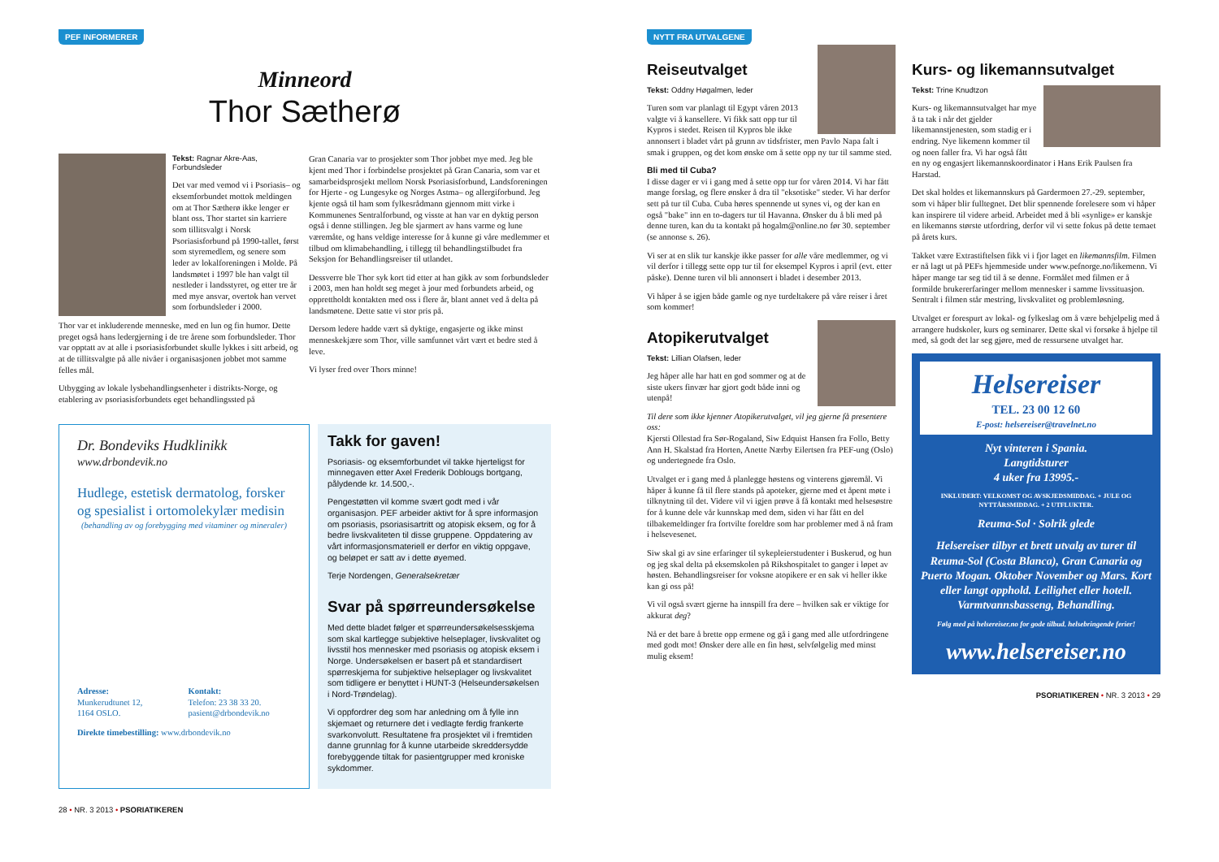PEF INFORMERER
Minneord
Thor Sætherø
Tekst: Ragnar Akre-Aas, Forbundsleder
Det var med vemod vi i Psoriasis– og eksemforbundet mottok meldingen om at Thor Sætherø ikke lenger er blant oss. Thor startet sin karriere som tillitsvalgt i Norsk Psoriasisforbund på 1990-tallet, først som styremedlem, og senere som leder av lokalforeningen i Molde. På landsmøtet i 1997 ble han valgt til nestleder i landsstyret, og etter tre år med mye ansvar, overtok han vervet som forbundsleder i 2000.
Thor var et inkluderende menneske, med en lun og fin humor. Dette preget også hans ledergjerning i de tre årene som forbundsleder. Thor var opptatt av at alle i psoriasisforbundet skulle lykkes i sitt arbeid, og at de tillitsvalgte på alle nivåer i organisasjonen jobbet mot samme felles mål.
Utbygging av lokale lysbehandlingsenheter i distrikts-Norge, og etablering av psoriasisforbundets eget behandlingssted på
Gran Canaria var to prosjekter som Thor jobbet mye med. Jeg ble kjent med Thor i forbindelse prosjektet på Gran Canaria, som var et samarbeidsprosjekt mellom Norsk Psoriasisforbund, Landsforeningen for Hjerte - og Lungesyke og Norges Astma– og allergiforbund. Jeg kjente også til ham som fylkesrådmann gjennom mitt virke i Kommunenes Sentralforbund, og visste at han var en dyktig person også i denne stillingen. Jeg ble sjarmert av hans varme og lune væremåte, og hans veldige interesse for å kunne gi våre medlemmer et tilbud om klimabehandling, i tillegg til behandlingstilbudet fra Seksjon for Behandlingsreiser til utlandet.
Dessverre ble Thor syk kort tid etter at han gikk av som forbundsleder i 2003, men han holdt seg meget à jour med forbundets arbeid, og opprettholdt kontakten med oss i flere år, blant annet ved å delta på landsmøtene. Dette satte vi stor pris på.
Dersom ledere hadde vært så dyktige, engasjerte og ikke minst menneskekjære som Thor, ville samfunnet vårt vært et bedre sted å leve.
Vi lyser fred over Thors minne!
Dr. Bondeviks Hudklinikk
www.drbondevik.no
Hudlege, estetisk dermatolog, forsker og spesialist i ortomolekylær medisin
(behandling av og forebygging med vitaminer og mineraler)
Adresse:
Munkerudtunet 12,
1164 OSLO.
Kontakt:
Telefon: 23 38 33 20.
pasient@drbondevik.no
Direkte timebestilling: www.drbondevik.no
Takk for gaven!
Psoriasis- og eksemforbundet vil takke hjerteligst for minnegaven etter Axel Frederik Doblougs bortgang, pålydende kr. 14.500,-.
Pengestøtten vil komme svært godt med i vår organisasjon. PEF arbeider aktivt for å spre informasjon om psoriasis, psoriasisartritt og atopisk eksem, og for å bedre livskvaliteten til disse gruppene. Oppdatering av vårt informasjonsmateriell er derfor en viktig oppgave, og beløpet er satt av i dette øyemed.
Terje Nordengen, Generalsekretær
Svar på spørreundersøkelse
Med dette bladet følger et spørreundersøkelsesskjema som skal kartlegge subjektive helseplager, livskvalitet og livsstil hos mennesker med psoriasis og atopisk eksem i Norge. Undersøkelsen er basert på et standardisert spørreskjema for subjektive helseplager og livskvalitet som tidligere er benyttet i HUNT-3 (Helseundersøkelsen i Nord-Trøndelag).
Vi oppfordrer deg som har anledning om å fylle inn skjemaet og returnere det i vedlagte ferdig frankerte svarkonvolutt. Resultatene fra prosjektet vil i fremtiden danne grunnlag for å kunne utarbeide skreddersydde forebyggende tiltak for pasientgrupper med kroniske sykdommer.
28 • NR. 3 2013 • PSORIATIKEREN
NYTT FRA UTVALGENE
Reiseutvalget
Tekst: Oddny Høgalmen, leder
Turen som var planlagt til Egypt våren 2013 valgte vi å kansellere. Vi fikk satt opp tur til Kypros i stedet. Reisen til Kypros ble ikke annonsert i bladet vårt på grunn av tidsfrister, men Pavlo Napa falt i smak i gruppen, og det kom ønske om å sette opp ny tur til samme sted.
Bli med til Cuba?
I disse dager er vi i gang med å sette opp tur for våren 2014. Vi har fått mange forslag, og flere ønsker å dra til "eksotiske" steder. Vi har derfor sett på tur til Cuba. Cuba høres spennende ut synes vi, og der kan en også "bake" inn en to-dagers tur til Havanna. Ønsker du å bli med på denne turen, kan du ta kontakt på hogalm@online.no før 30. september (se annonse s. 26).
Vi ser at en slik tur kanskje ikke passer for alle våre medlemmer, og vi vil derfor i tillegg sette opp tur til for eksempel Kypros i april (evt. etter påske). Denne turen vil bli annonsert i bladet i desember 2013.
Vi håper å se igjen både gamle og nye turdeltakere på våre reiser i året som kommer!
Atopikerutvalget
Tekst: Lillian Olafsen, leder
Jeg håper alle har hatt en god sommer og at de siste ukers finvær har gjort godt både inni og utenpå!
Til dere som ikke kjenner Atopikerutvalget, vil jeg gjerne få presentere oss:
Kjersti Ollestad fra Sør-Rogaland, Siw Edquist Hansen fra Follo, Betty Ann H. Skalstad fra Horten, Anette Nærby Eilertsen fra PEF-ung (Oslo) og undertegnede fra Oslo.
Utvalget er i gang med å planlegge høstens og vinterens gjøremål. Vi håper å kunne få til flere stands på apoteker, gjerne med et åpent møte i tilknytning til det. Videre vil vi igjen prøve å få kontakt med helsesøstre for å kunne dele vår kunnskap med dem, siden vi har fått en del tilbakemeldinger fra fortvilte foreldre som har problemer med å nå fram i helsevesenet.
Siw skal gi av sine erfaringer til sykepleierstudenter i Buskerud, og hun og jeg skal delta på eksemskolen på Rikshospitalet to ganger i løpet av høsten. Behandlingsreiser for voksne atopikere er en sak vi heller ikke kan gi oss på!
Vi vil også svært gjerne ha innspill fra dere – hvilken sak er viktige for akkurat deg?
Nå er det bare å brette opp ermene og gå i gang med alle utfordringene med godt mot! Ønsker dere alle en fin høst, selvfølgelig med minst mulig eksem!
Kurs- og likemannsutvalget
Tekst: Trine Knudtzon
Kurs- og likemannsutvalget har mye å ta tak i når det gjelder likemannstjenesten, som stadig er i endring. Nye likemenn kommer til og noen faller fra. Vi har også fått en ny og engasjert likemannskoordinator i Hans Erik Paulsen fra Harstad.
Det skal holdes et likemannskurs på Gardermoen 27.-29. september, som vi håper blir fulltegnet. Det blir spennende forelesere som vi håper kan inspirere til videre arbeid. Arbeidet med å bli «synlige» er kanskje en likemanns største utfordring, derfor vil vi sette fokus på dette temaet på årets kurs.
Takket være Extrastiftelsen fikk vi i fjor laget en likemannsfilm. Filmen er nå lagt ut på PEFs hjemmeside under www.pefnorge.no/likemenn. Vi håper mange tar seg tid til å se denne. Formålet med filmen er å formilde brukererfaringer mellom mennesker i samme livssituasjon. Sentralt i filmen står mestring, livskvalitet og problemløsning.
Utvalget er forespurt av lokal- og fylkeslag om å være behjelpelig med å arrangere hudskoler, kurs og seminarer. Dette skal vi forsøke å hjelpe til med, så godt det lar seg gjøre, med de ressursene utvalget har.
Helsereiser
TEL. 23 00 12 60
E-post: helsereiser@travelnet.no
Nyt vinteren i Spania.
Langtidsturer
4 uker fra 13995.-
INKLUDERT: VELKOMST OG AVSKJEDSMIDDAG. + JULE OG NYTTÅRSMIDDAG. + 2 UTFLUKTER.
Reuma-Sol · Solrik glede
Helsereiser tilbyr et brett utvalg av turer til Reuma-Sol (Costa Blanca), Gran Canaria og Puerto Mogan. Oktober November og Mars. Kort eller langt opphold. Leilighet eller hotell. Varmtvannsbasseng, Behandling.
Følg med på helsereiser.no for gode tilbud. helsebringende ferier!
www.helsereiser.no
PSORIATIKEREN • NR. 3 2013 • 29